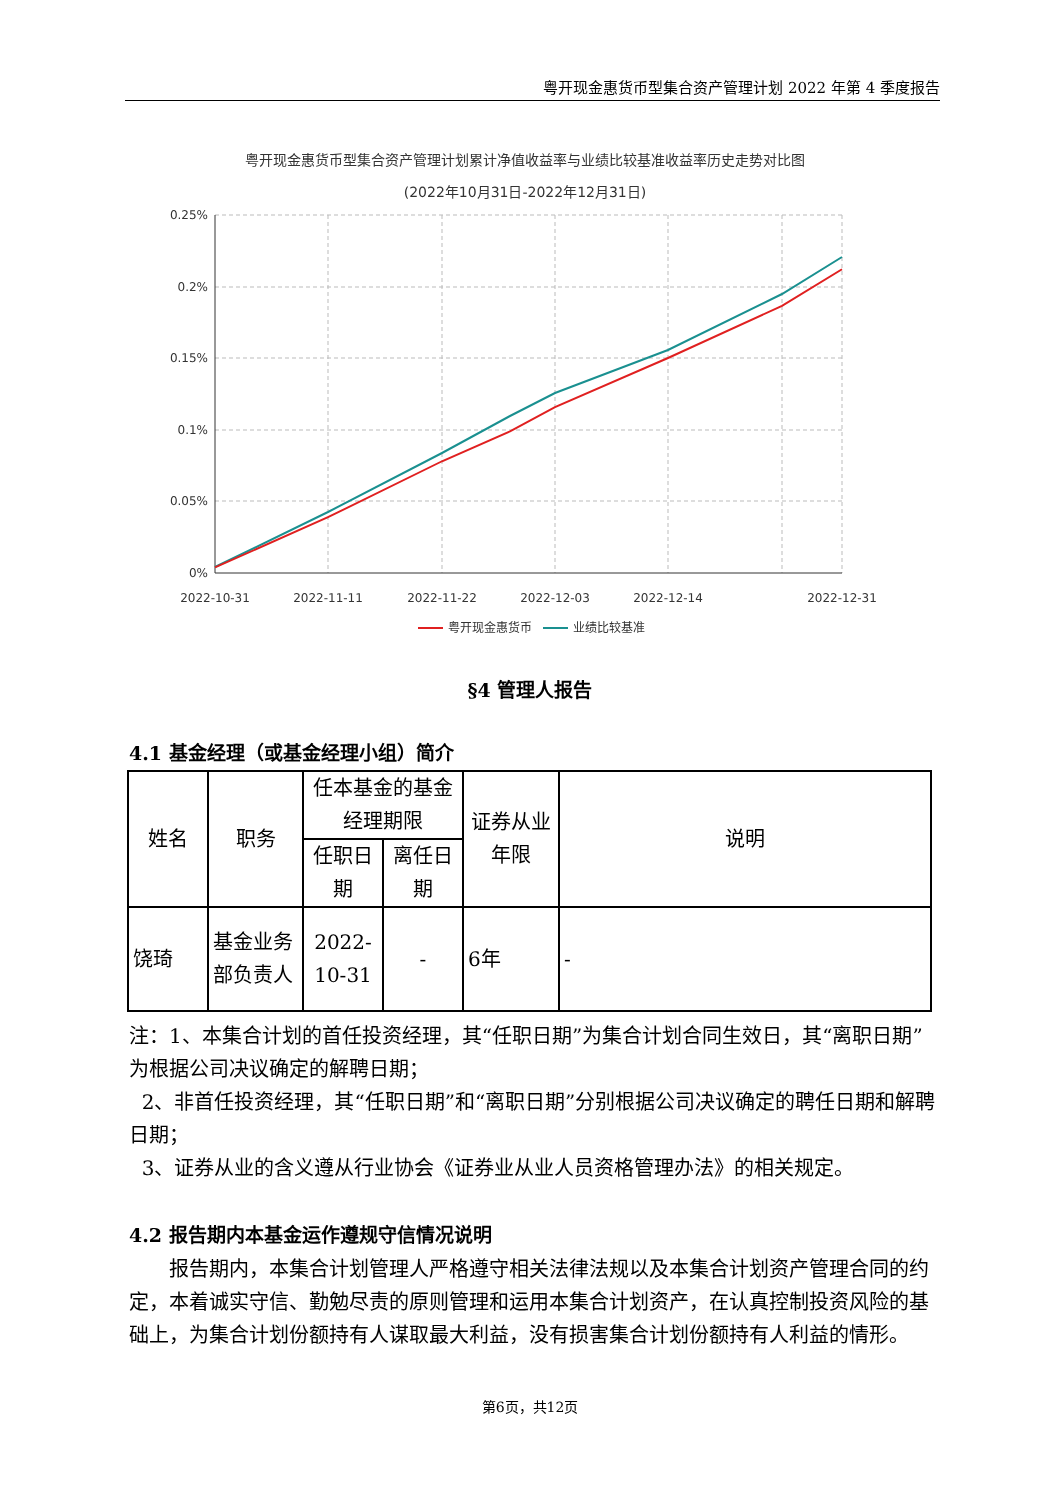粤开现金惠货币型集合资产管理计划 2022 年第 4 季度报告
粤开现金惠货币型集合资产管理计划累计净值收益率与业绩比较基准收益率历史走势对比图
(2022年10月31日-2022年12月31日)
0.25%
0.2%
0.15%
0.1%
0.05%
0%
2022-10-31
2022-11-11
2022-11-22
2022-12-03
2022-12-14
2022-12-31
粤开现金惠货币
业绩比较基准
§4 管理人报告
4.1 基金经理（或基金经理小组）简介
| 姓名 | 职务 | 任本基金的基金经理期限 | | 证券从业年限 | 说明 |
| --- | --- | --- | --- | --- | --- |
| | | 任职日期 | 离任日期 | | |
| 饶琦 | 基金业务部负责人 | 2022-10-31 | - | 6年 | - |
注：1、本集合计划的首任投资经理，其“任职日期”为集合计划合同生效日，其“离职日期”为根据公司决议确定的解聘日期；
2、非首任投资经理，其“任职日期”和“离职日期”分别根据公司决议确定的聘任日期和解聘日期；
3、证券从业的含义遵从行业协会《证券业从业人员资格管理办法》的相关规定。
4.2 报告期内本基金运作遵规守信情况说明
报告期内，本集合计划管理人严格遵守相关法律法规以及本集合计划资产管理合同的约定，本着诚实守信、勤勉尽责的原则管理和运用本集合计划资产，在认真控制投资风险的基础上，为集合计划份额持有人谋取最大利益，没有损害集合计划份额持有人利益的情形。
第6页，共12页